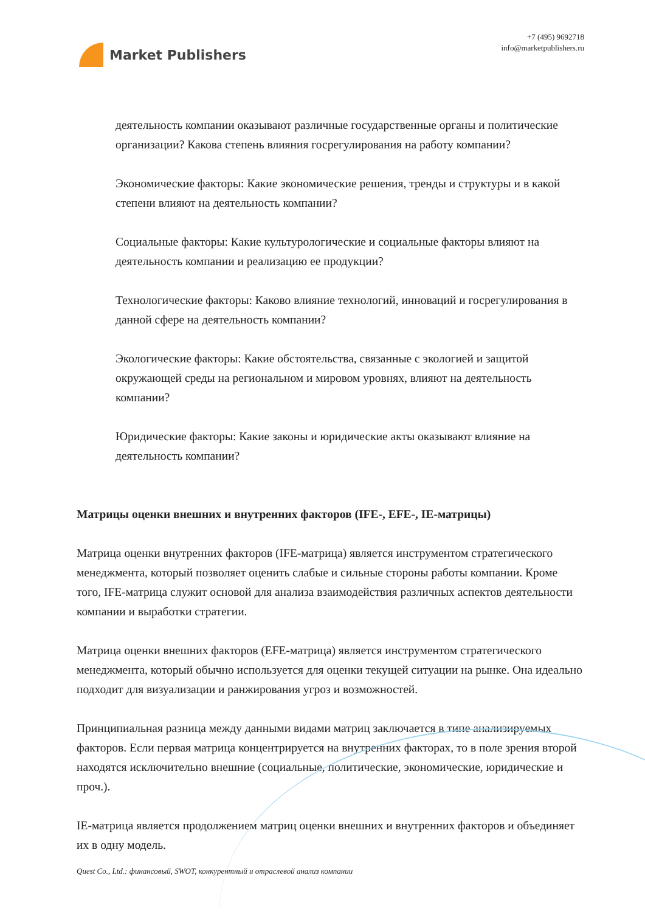Market Publishers
+7 (495) 9692718
info@marketpublishers.ru
деятельность компании оказывают различные государственные органы и политические организации? Какова степень влияния госрегулирования на работу компании?
Экономические факторы: Какие экономические решения, тренды и структуры и в какой степени влияют на деятельность компании?
Социальные факторы: Какие культурологические и социальные факторы влияют на деятельность компании и реализацию ее продукции?
Технологические факторы: Каково влияние технологий, инноваций и госрегулирования в данной сфере на деятельность компании?
Экологические факторы: Какие обстоятельства, связанные с экологией и защитой окружающей среды на региональном и мировом уровнях, влияют на деятельность компании?
Юридические факторы: Какие законы и юридические акты оказывают влияние на деятельность компании?
Матрицы оценки внешних и внутренних факторов (IFE-, EFE-, IE-матрицы)
Матрица оценки внутренних факторов (IFE-матрица) является инструментом стратегического менеджмента, который позволяет оценить слабые и сильные стороны работы компании. Кроме того, IFE-матрица служит основой для анализа взаимодействия различных аспектов деятельности компании и выработки стратегии.
Матрица оценки внешних факторов (EFE-матрица) является инструментом стратегического менеджмента, который обычно используется для оценки текущей ситуации на рынке. Она идеально подходит для визуализации и ранжирования угроз и возможностей.
Принципиальная разница между данными видами матриц заключается в типе анализируемых факторов. Если первая матрица концентрируется на внутренних факторах, то в поле зрения второй находятся исключительно внешние (социальные, политические, экономические, юридические и проч.).
IE-матрица является продолжением матриц оценки внешних и внутренних факторов и объединяет их в одну модель.
Quest Co., Ltd.: финансовый, SWOT, конкурентный и отраслевой анализ компании